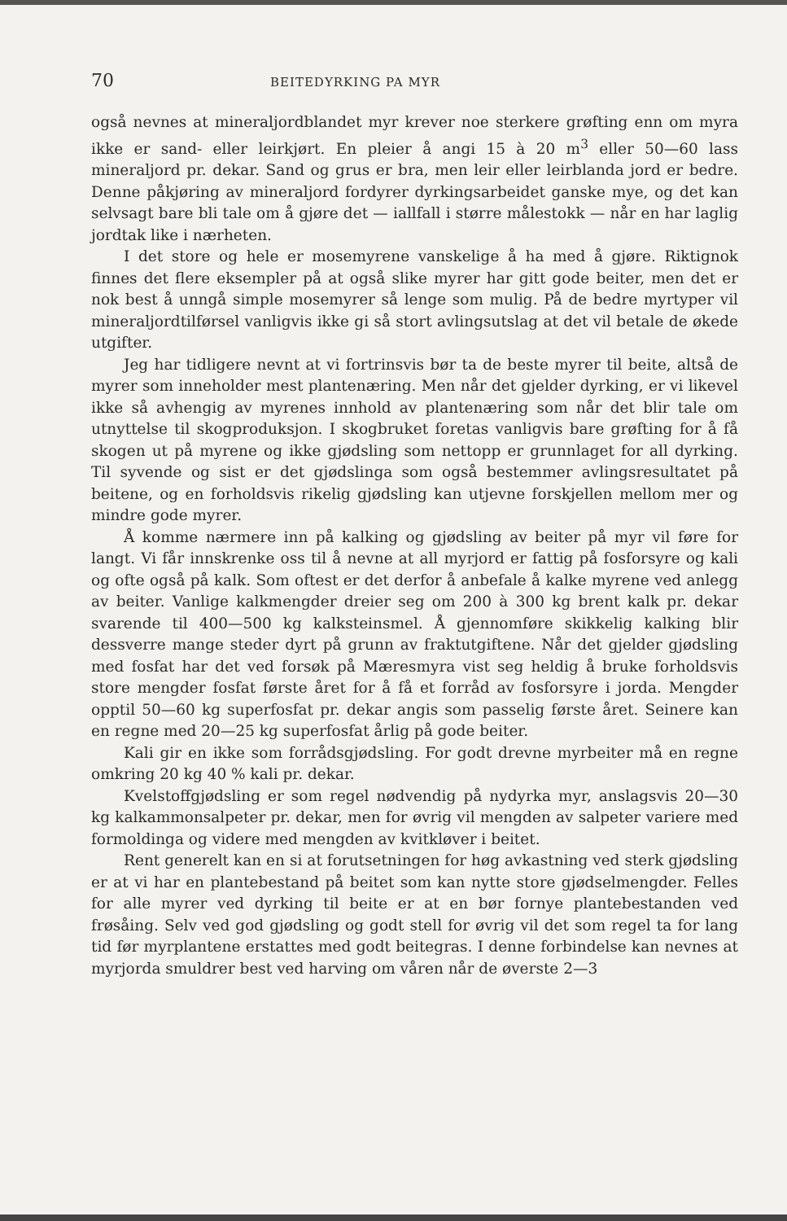70 BEITEDYRKING PA MYR
også nevnes at mineraljordblandet myr krever noe sterkere grøfting enn om myra ikke er sand- eller leirkjørt. En pleier å angi 15 à 20 m<sup>3</sup> eller 50—60 lass mineraljord pr. dekar. Sand og grus er bra, men leir eller leirblanda jord er bedre. Denne påkjøring av mineraljord fordyrer dyrkingsarbeidet ganske mye, og det kan selvsagt bare bli tale om å gjøre det — iallfall i større målestokk — når en har laglig jordtak like i nærheten.
I det store og hele er mosemyrene vanskelige å ha med å gjøre. Riktignok finnes det flere eksempler på at også slike myrer har gitt gode beiter, men det er nok best å unngå simple mosemyrer så lenge som mulig. På de bedre myrtyper vil mineraljordtilførsel vanligvis ikke gi så stort avlingsutslag at det vil betale de økede utgifter.
Jeg har tidligere nevnt at vi fortrinsvis bør ta de beste myrer til beite, altså de myrer som inneholder mest plantenæring. Men når det gjelder dyrking, er vi likevel ikke så avhengig av myrenes innhold av plantenæring som når det blir tale om utnyttelse til skogproduksjon. I skogbruket foretas vanligvis bare grøfting for å få skogen ut på myrene og ikke gjødsling som nettopp er grunnlaget for all dyrking. Til syvende og sist er det gjødslinga som også bestemmer avlingsresultatet på beitene, og en forholdsvis rikelig gjødsling kan utjevne forskjellen mellom mer og mindre gode myrer.
Å komme nærmere inn på kalking og gjødsling av beiter på myr vil føre for langt. Vi får innskrenke oss til å nevne at all myrjord er fattig på fosforsyre og kali og ofte også på kalk. Som oftest er det derfor å anbefale å kalke myrene ved anlegg av beiter. Vanlige kalkmengder dreier seg om 200 à 300 kg brent kalk pr. dekar svarende til 400—500 kg kalksteinsmel. Å gjennomføre skikkelig kalking blir dessverre mange steder dyrt på grunn av fraktutgiftene. Når det gjelder gjødsling med fosfat har det ved forsøk på Mæresmyra vist seg heldig å bruke forholdsvis store mengder fosfat første året for å få et forråd av fosforsyre i jorda. Mengder opptil 50—60 kg superfosfat pr. dekar angis som passelig første året. Seinere kan en regne med 20—25 kg superfosfat årlig på gode beiter.
Kali gir en ikke som forrådsgjødsling. For godt drevne myrbeiter må en regne omkring 20 kg 40 % kali pr. dekar.
Kvelstoffgjødsling er som regel nødvendig på nydyrka myr, anslagsvis 20—30 kg kalkammonsalpeter pr. dekar, men for øvrig vil mengden av salpeter variere med formoldinga og videre med mengden av kvitkløver i beitet.
Rent generelt kan en si at forutsetningen for høg avkastning ved sterk gjødsling er at vi har en plantebestand på beitet som kan nytte store gjødselmengder. Felles for alle myrer ved dyrking til beite er at en bør fornye plantebestanden ved frøsåing. Selv ved god gjødsling og godt stell for øvrig vil det som regel ta for lang tid før myrplantene erstattes med godt beitegras. I denne forbindelse kan nevnes at myrjorda smuldrer best ved harving om våren når de øverste 2—3